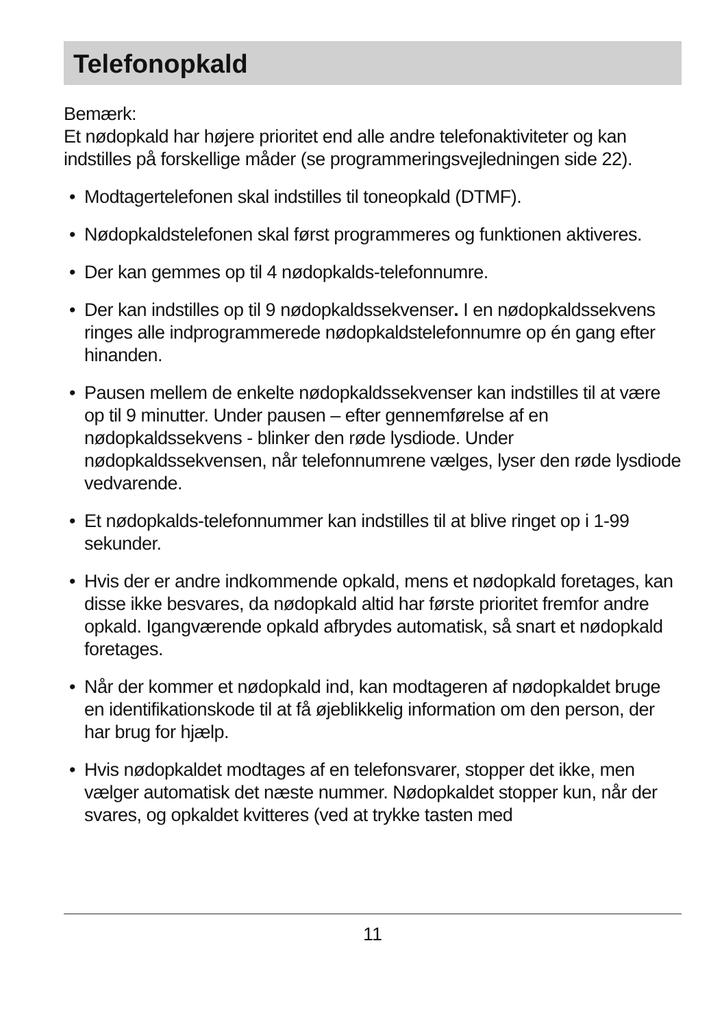Telefonopkald
Bemærk:
Et nødopkald har højere prioritet end alle andre telefonaktiviteter og kan indstilles på forskellige måder (se programmeringsvejledningen side 22).
• Modtagertelefonen skal indstilles til toneopkald (DTMF).
• Nødopkaldstelefonen skal først programmeres og funktionen aktiveres.
• Der kan gemmes op til 4 nødopkalds-telefonnumre.
• Der kan indstilles op til 9 nødopkaldssekvenser. I en nødopkaldssekvens ringes alle indprogrammerede nødopkaldstelefonnumre op én gang efter hinanden.
• Pausen mellem de enkelte nødopkaldssekvenser kan indstilles til at være op til 9 minutter. Under pausen – efter gennemførelse af en nødopkaldssekvens - blinker den røde lysdiode. Under nødopkaldssekvensen, når telefonnumrene vælges, lyser den røde lysdiode vedvarende.
• Et nødopkalds-telefonnummer kan indstilles til at blive ringet op i 1-99 sekunder.
• Hvis der er andre indkommende opkald, mens et nødopkald foretages, kan disse ikke besvares, da nødopkald altid har første prioritet fremfor andre opkald. Igangværende opkald afbrydes automatisk, så snart et nødopkald foretages.
• Når der kommer et nødopkald ind, kan modtageren af nødopkaldet bruge en identifikationskode til at få øjeblikkelig information om den person, der har brug for hjælp.
• Hvis nødopkaldet modtages af en telefonsvarer, stopper det ikke, men vælger automatisk det næste nummer. Nødopkaldet stopper kun, når der svares, og opkaldet kvitteres (ved at trykke tasten med
11